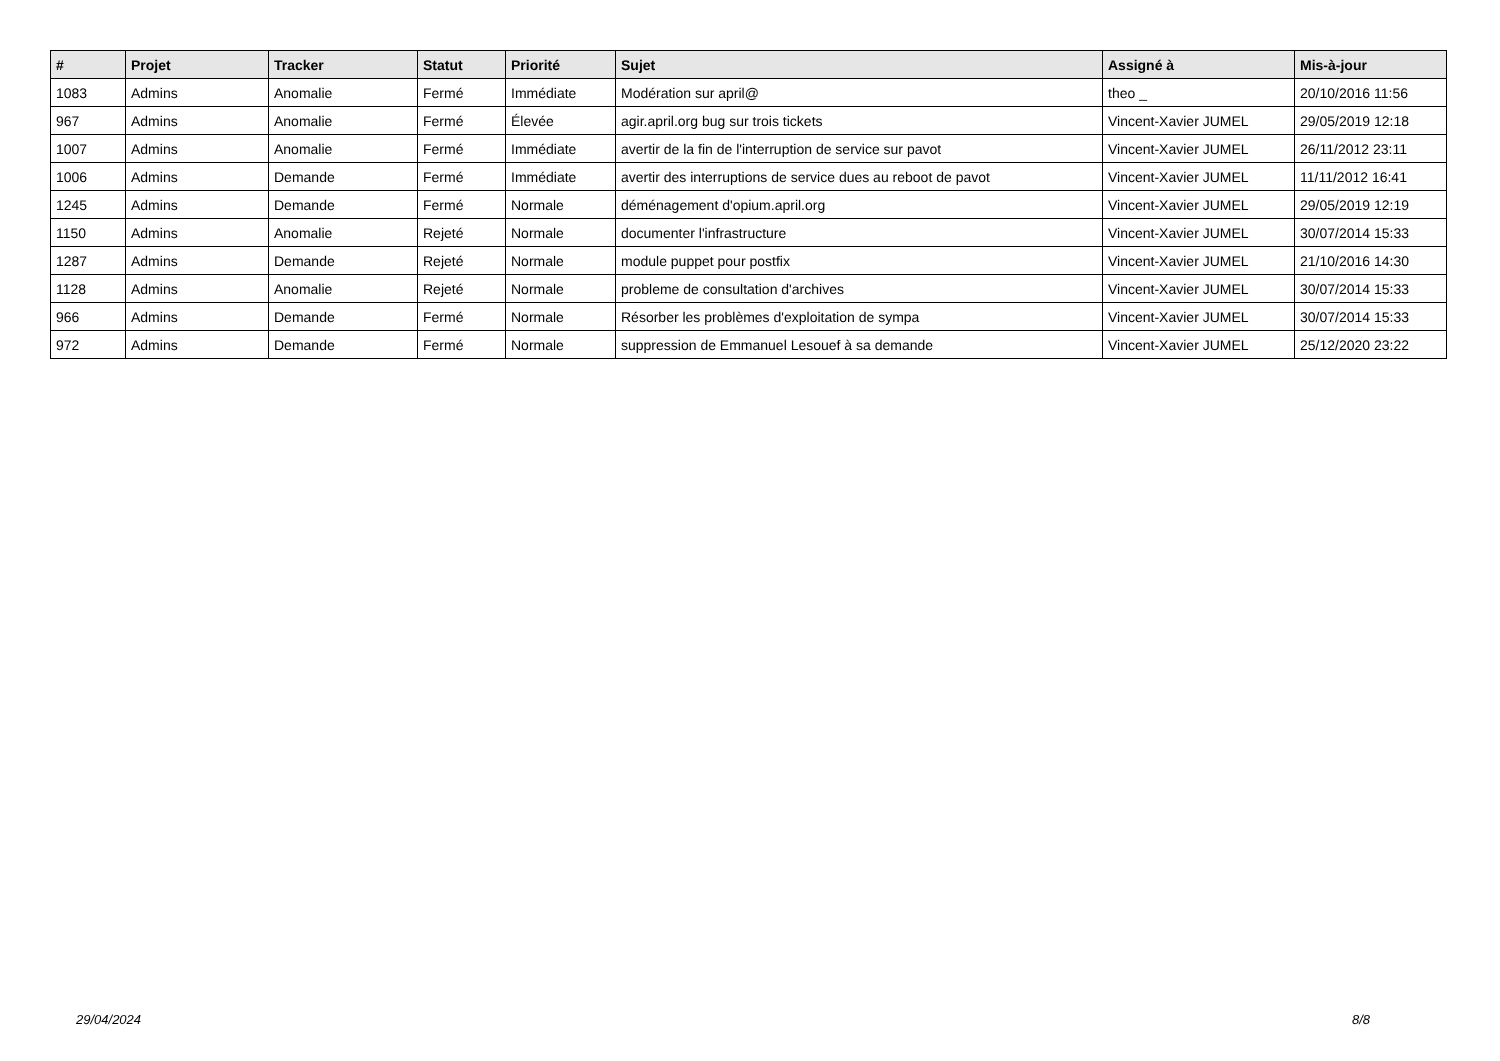| # | Projet | Tracker | Statut | Priorité | Sujet | Assigné à | Mis-à-jour |
| --- | --- | --- | --- | --- | --- | --- | --- |
| 1083 | Admins | Anomalie | Fermé | Immédiate | Modération sur april@ | theo _ | 20/10/2016 11:56 |
| 967 | Admins | Anomalie | Fermé | Élevée | agir.april.org bug sur trois tickets | Vincent-Xavier JUMEL | 29/05/2019 12:18 |
| 1007 | Admins | Anomalie | Fermé | Immédiate | avertir de la fin de l'interruption de service sur pavot | Vincent-Xavier JUMEL | 26/11/2012 23:11 |
| 1006 | Admins | Demande | Fermé | Immédiate | avertir des interruptions de service dues au reboot de pavot | Vincent-Xavier JUMEL | 11/11/2012 16:41 |
| 1245 | Admins | Demande | Fermé | Normale | déménagement d'opium.april.org | Vincent-Xavier JUMEL | 29/05/2019 12:19 |
| 1150 | Admins | Anomalie | Rejeté | Normale | documenter l'infrastructure | Vincent-Xavier JUMEL | 30/07/2014 15:33 |
| 1287 | Admins | Demande | Rejeté | Normale | module puppet pour postfix | Vincent-Xavier JUMEL | 21/10/2016 14:30 |
| 1128 | Admins | Anomalie | Rejeté | Normale | probleme de consultation d'archives | Vincent-Xavier JUMEL | 30/07/2014 15:33 |
| 966 | Admins | Demande | Fermé | Normale | Résorber les problèmes d'exploitation de sympa | Vincent-Xavier JUMEL | 30/07/2014 15:33 |
| 972 | Admins | Demande | Fermé | Normale | suppression de Emmanuel Lesouef à sa demande | Vincent-Xavier JUMEL | 25/12/2020 23:22 |
29/04/2024 8/8